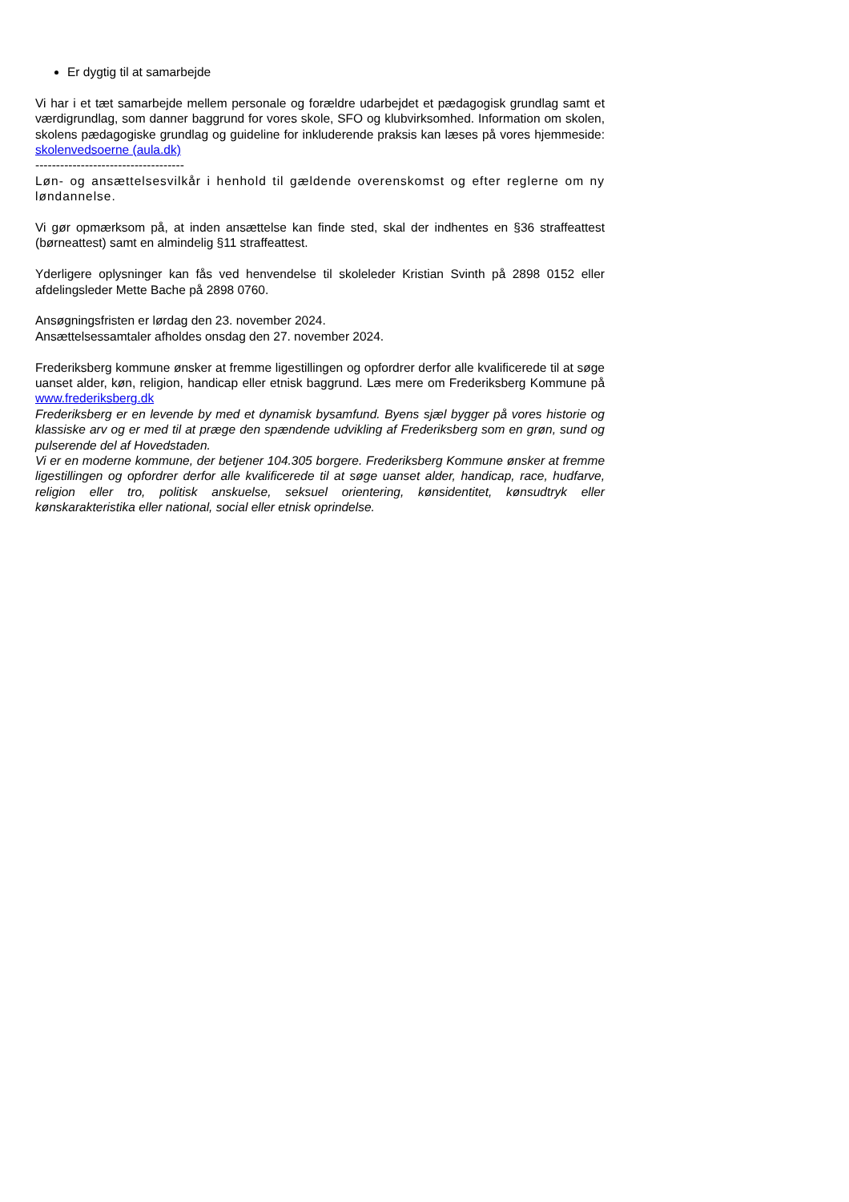Er dygtig til at samarbejde
Vi har i et tæt samarbejde mellem personale og forældre udarbejdet et pædagogisk grundlag samt et værdigrundlag, som danner baggrund for vores skole, SFO og klubvirksomhed. Information om skolen, skolens pædagogiske grundlag og guideline for inkluderende praksis kan læses på vores hjemmeside: skolenvedsoerne (aula.dk)
------------------------------------
Løn- og ansættelsesvilkår i henhold til gældende overenskomst og efter reglerne om ny løndannelse.
Vi gør opmærksom på, at inden ansættelse kan finde sted, skal der indhentes en §36 straffeattest (børneattest) samt en almindelig §11 straffeattest.
Yderligere oplysninger kan fås ved henvendelse til skoleleder Kristian Svinth på 2898 0152 eller afdelingsleder Mette Bache på 2898 0760.
Ansøgningsfristen er lørdag den 23. november 2024.
Ansættelsessamtaler afholdes onsdag den 27. november 2024.
Frederiksberg kommune ønsker at fremme ligestillingen og opfordrer derfor alle kvalificerede til at søge uanset alder, køn, religion, handicap eller etnisk baggrund. Læs mere om Frederiksberg Kommune på www.frederiksberg.dk
Frederiksberg er en levende by med et dynamisk bysamfund. Byens sjæl bygger på vores historie og klassiske arv og er med til at præge den spændende udvikling af Frederiksberg som en grøn, sund og pulserende del af Hovedstaden.
Vi er en moderne kommune, der betjener 104.305 borgere. Frederiksberg Kommune ønsker at fremme ligestillingen og opfordrer derfor alle kvalificerede til at søge uanset alder, handicap, race, hudfarve, religion eller tro, politisk anskuelse, seksuel orientering, kønsidentitet, kønsudtryk eller kønskarakteristika eller national, social eller etnisk oprindelse.